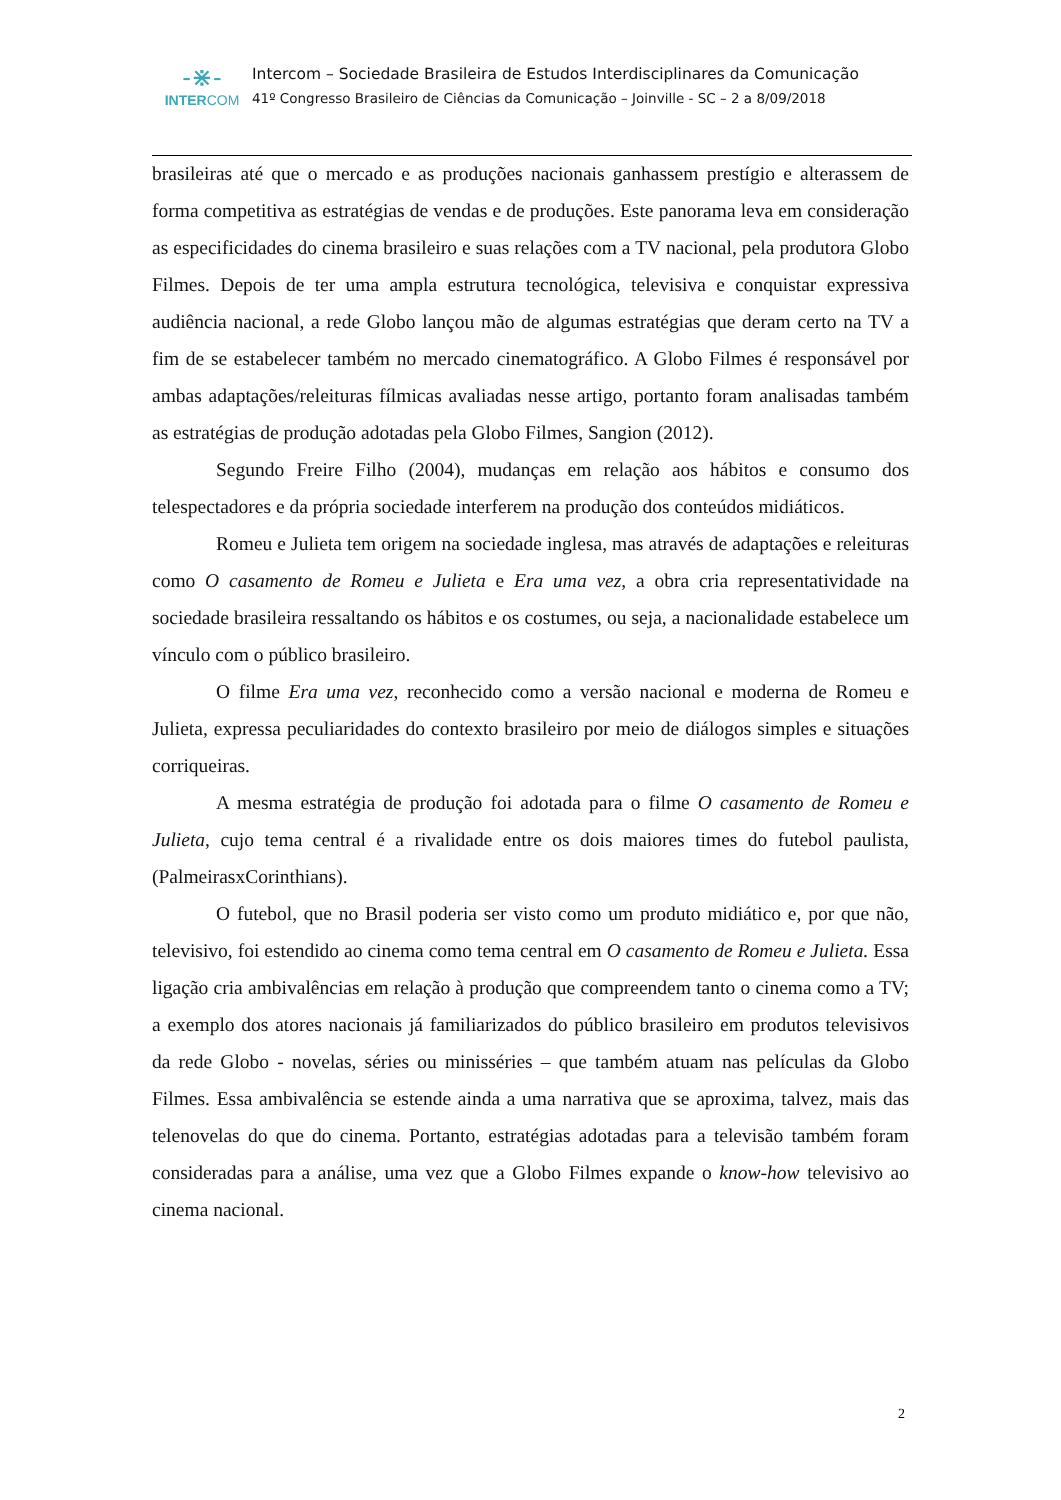-⋇-
INTERCOM
Intercom – Sociedade Brasileira de Estudos Interdisciplinares da Comunicação
41º Congresso Brasileiro de Ciências da Comunicação – Joinville - SC – 2 a 8/09/2018
brasileiras até que o mercado e as produções nacionais ganhassem prestígio e alterassem de forma competitiva as estratégias de vendas e de produções. Este panorama leva em consideração as especificidades do cinema brasileiro e suas relações com a TV nacional, pela produtora Globo Filmes. Depois de ter uma ampla estrutura tecnológica, televisiva e conquistar expressiva audiência nacional, a rede Globo lançou mão de algumas estratégias que deram certo na TV a fim de se estabelecer também no mercado cinematográfico. A Globo Filmes é responsável por ambas adaptações/releituras fílmicas avaliadas nesse artigo, portanto foram analisadas também as estratégias de produção adotadas pela Globo Filmes, Sangion (2012).
Segundo Freire Filho (2004), mudanças em relação aos hábitos e consumo dos telespectadores e da própria sociedade interferem na produção dos conteúdos midiáticos.
Romeu e Julieta tem origem na sociedade inglesa, mas através de adaptações e releituras como O casamento de Romeu e Julieta e Era uma vez, a obra cria representatividade na sociedade brasileira ressaltando os hábitos e os costumes, ou seja, a nacionalidade estabelece um vínculo com o público brasileiro.
O filme Era uma vez, reconhecido como a versão nacional e moderna de Romeu e Julieta, expressa peculiaridades do contexto brasileiro por meio de diálogos simples e situações corriqueiras.
A mesma estratégia de produção foi adotada para o filme O casamento de Romeu e Julieta, cujo tema central é a rivalidade entre os dois maiores times do futebol paulista, (PalmeirasxCorinthians).
O futebol, que no Brasil poderia ser visto como um produto midiático e, por que não, televisivo, foi estendido ao cinema como tema central em O casamento de Romeu e Julieta. Essa ligação cria ambivalências em relação à produção que compreendem tanto o cinema como a TV; a exemplo dos atores nacionais já familiarizados do público brasileiro em produtos televisivos da rede Globo - novelas, séries ou minisséries – que também atuam nas películas da Globo Filmes. Essa ambivalência se estende ainda a uma narrativa que se aproxima, talvez, mais das telenovelas do que do cinema. Portanto, estratégias adotadas para a televisão também foram consideradas para a análise, uma vez que a Globo Filmes expande o know-how televisivo ao cinema nacional.
2